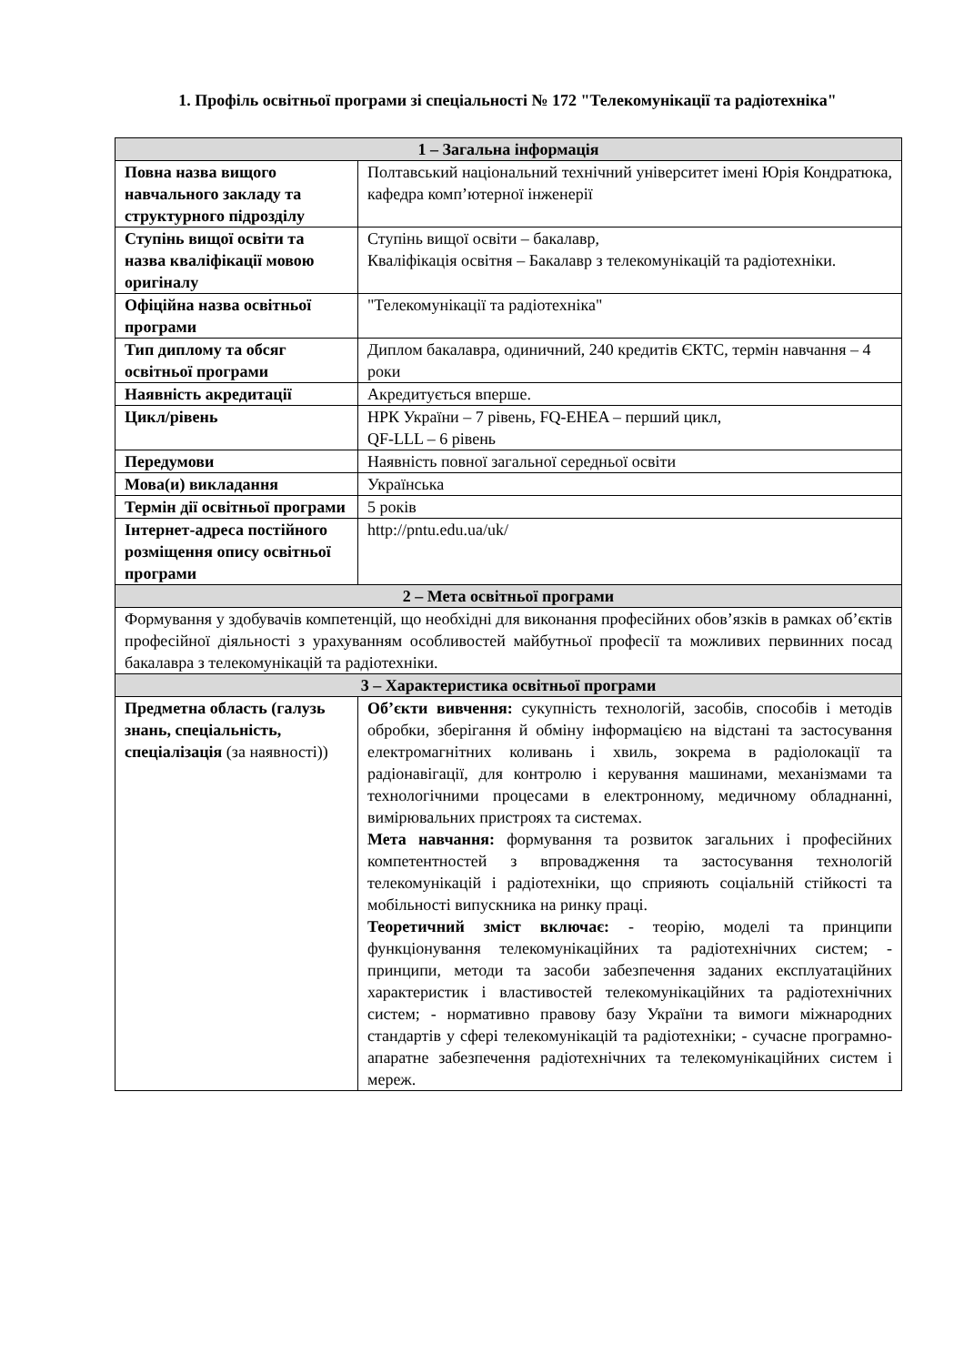1. Профіль освітньої програми зі спеціальності № 172 "Телекомунікації та радіотехніка"
| 1 – Загальна інформація | |
| --- | --- |
| Повна назва вищого навчального закладу та структурного підрозділу | Полтавський національний технічний університет імені Юрія Кондратюка, кафедра комп’ютерної інженерії |
| Ступінь вищої освіти та назва кваліфікації мовою оригіналу | Ступінь вищої освіти – бакалавр, Кваліфікація освітня – Бакалавр з телекомунікацій та радіотехніки. |
| Офіційна назва освітньої програми | "Телекомунікації та радіотехніка" |
| Тип диплому та обсяг освітньої програми | Диплом бакалавра, одиничний, 240 кредитів ЄКТС, термін навчання – 4 роки |
| Наявність акредитації | Акредитується вперше. |
| Цикл/рівень | НРК України – 7 рівень, FQ-EHEA – перший цикл, QF-LLL – 6 рівень |
| Передумови | Наявність повної загальної середньої освіти |
| Мова(и) викладання | Українська |
| Термін дії освітньої програми | 5 років |
| Інтернет-адреса постійного розміщення опису освітньої програми | http://pntu.edu.ua/uk/ |
| 2 – Мета освітньої програми | |
| Формування у здобувачів компетенцій, що необхідні для виконання професійних обов’язків в рамках об’єктів професійної діяльності з урахуванням особливостей майбутньої професії та можливих первинних посад бакалавра з телекомунікацій та радіотехніки. | |
| 3 – Характеристика освітньої програми | |
| Предметна область (галузь знань, спеціальність, спеціалізація (за наявності)) | Об’єкти вивчення: сукупність технологій, засобів, способів і методів обробки, зберігання й обміну інформацією на відстані та застосування електромагнітних коливань і хвиль, зокрема в радіолокації та радіонавігації, для контролю і керування машинами, механізмами та технологічними процесами в електронному, медичному обладнанні, вимірювальних пристроях та системах. Мета навчання: формування та розвиток загальних і професійних компетентностей з впровадження та застосування технологій телекомунікацій і радіотехніки, що сприяють соціальній стійкості та мобільності випускника на ринку праці. Теоретичний зміст включає: - теорію, моделі та принципи функціонування телекомунікаційних та радіотехнічних систем; - принципи, методи та засоби забезпечення заданих експлуатаційних характеристик і властивостей телекомунікаційних та радіотехнічних систем; - нормативно правову базу України та вимоги міжнародних стандартів у сфері телекомунікацій та радіотехніки; - сучасне програмно-апаратне забезпечення радіотехнічних та телекомунікаційних систем і мереж. |